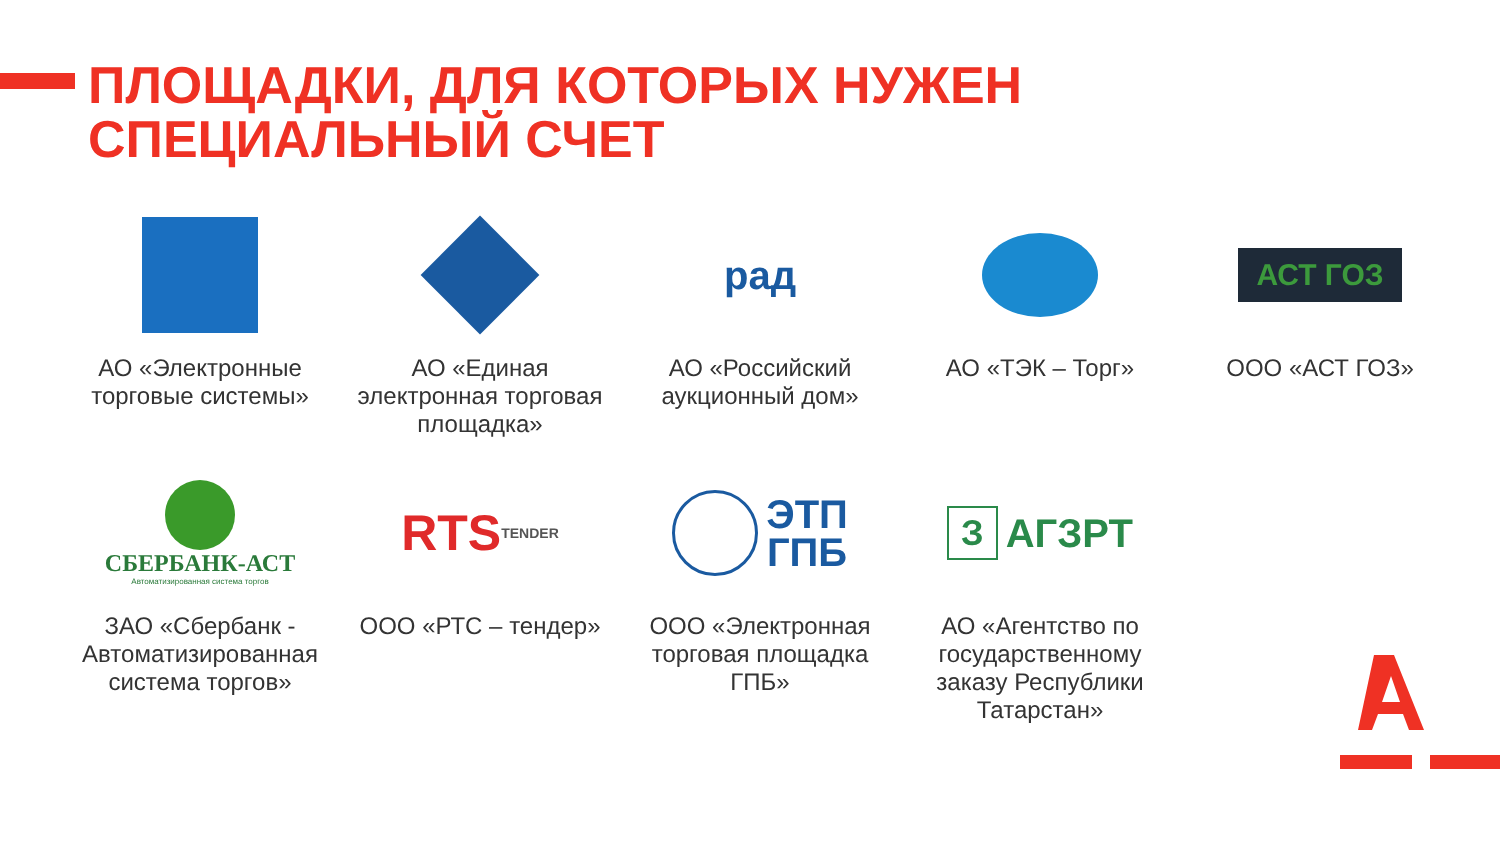ПЛОЩАДКИ, ДЛЯ КОТОРЫХ НУЖЕН
СПЕЦИАЛЬНЫЙ СЧЕТ
АО «Электронные торговые системы»
АО «Единая электронная торговая площадка»
рад
АО «Российский аукционный дом»
АО «ТЭК – Торг»
АСТ ГОЗ
ООО «АСТ ГОЗ»
СБЕРБАНК-АСТ
Автоматизированная система торгов
ЗАО «Сбербанк - Автоматизированная система торгов»
RTS<sup>TENDER</sup>
ООО «РТС – тендер»
ЭТП
ГПБ
ООО «Электронная торговая площадка ГПБ»
З
АГЗРТ
АО «Агентство по государственному заказу Республики Татарстан»